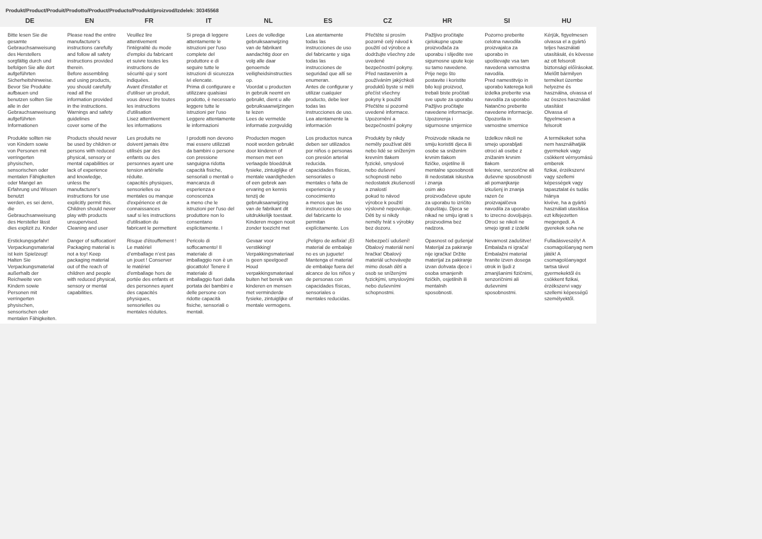Produkt/Product/Produit/Prodotto/Product/Producto/Produkt/proizvod/Izdelek: 30345568
| DE | EN | FR | IT | NL | ES | CZ | HR | SI | HU |
| --- | --- | --- | --- | --- | --- | --- | --- | --- | --- |
| Bitte lesen Sie die gesamte Gebrauchsanweisung des Herstellers sorgfältig durch und befolgen Sie alle dort aufgeführten Sicherheitshinweise. Bevor Sie Produkte aufbauen und benutzen sollten Sie alle in der Gebrauchsanweisung aufgeführten Informationen | Please read the entire manufacturer's instructions carefully and follow all safety instructions provided therein. Before assembling and using products, you should carefully read all the information provided in the instructions. Warnings and safety guidelines cover some of the | Veuillez lire attentivement l'intégralité du mode d'emploi du fabricant et suivre toutes les instructions de sécurité qui y sont indiquées. Avant d'installer et d'utiliser un produit, vous devez lire toutes les instructions d'utilisation Lisez attentivement les informations | Si prega di leggere attentamente le istruzioni per l'uso complete del produttore e di seguire tutte le istruzioni di sicurezza ivi elencate. Prima di configurare e utilizzare qualsiasi prodotto, è necessario leggere tutte le istruzioni per l'uso Leggere attentamente le informazioni | Lees de volledige gebruiksaanwijzing van de fabrikant aandachtig door en volg alle daar genoemde veiligheidsinstructies op. Voordat u producten in gebruik neemt en gebruikt, dient u alle gebruiksaanwijzingen te lezen Lees de vermelde informatie zorgvuldig | Lea atentamente todas las instrucciones de uso del fabricante y siga todas las instrucciones de seguridad que allí se enumeran. Antes de configurar y utilizar cualquier producto, debe leer todas las instrucciones de uso. Lea atentamente la información | Přečtěte si prosím pozorně celý návod k použití od výrobce a dodržujte všechny zde uvedené bezpečnostní pokyny. Před nastavením a používáním jakýchkoli produktů byste si měli přečíst všechny pokyny k použití Přečtěte si pozorně uvedené informace. Upozornění a bezpečnostní pokyny | Pažljivo pročitajte cjelokupne upute proizvođača za uporabu i slijedite sve sigurnosne upute koje su tamo navedene. Prije nego što postavite i koristite bilo koji proizvod, trebali biste pročitati sve upute za uporabu Pažljivo pročitajte navedene informacije. Upozorenja i sigurnosne smjernice | Pozorno preberite celotna navodila proizvajalca za uporabo in upoštevajte vsa tam navedena varnostna navodila. Pred namestitvijo in uporabo katerega koli izdelka preberite vsa navodila za uporabo Natančno preberite navedene informacije. Opozorila in varnostne smernice | Kérjük, figyelmesen olvassa el a gyártó teljes használati utasítását, és kövesse az ott felsorolt biztonsági előírásokat. Mielőtt bármilyen terméket üzembe helyezne és használna, olvassa el az összes használati utasítást Olvassa el figyelmesen a felsorolt |
| Produkte sollten nie von Kindern sowie von Personen mit verringerten physischen, sensorischen oder mentalen Fähigkeiten oder Mangel an Erfahrung und Wissen benutzt werden, es sei denn, die Gebrauchsanweisung des Hersteller lässt dies explizit zu. Kinder | Products should never be used by children or persons with reduced physical, sensory or mental capabilities or lack of experience and knowledge, unless the manufacturer's instructions for use explicitly permit this. Children should never play with products unsupervised. Cleaning and user | Les produits ne doivent jamais être utilisés par des enfants ou des personnes ayant une tension artérielle réduite. capacités physiques, sensorielles ou mentales ou manque d'expérience et de connaissances sauf si les instructions d'utilisation du fabricant le permettent | I prodotti non devono mai essere utilizzati da bambini o persone con pressione sanguigna ridotta capacità fisiche, sensoriali o mentali o mancanza di esperienza e conoscenza a meno che le istruzioni per l'uso del produttore non lo consentano esplicitamente. I | Producten mogen nooit worden gebruikt door kinderen of mensen met een verlaagde bloeddruk fysieke, zintuiglijke of mentale vaardigheden of een gebrek aan ervaring en kennis tenzij de gebruiksaanwijzing van de fabrikant dit uitdrukkelijk toestaat. Kinderen mogen nooit zonder toezicht met | Los productos nunca deben ser utilizados por niños o personas con presión arterial reducida. capacidades físicas, sensoriales o mentales o falta de experiencia y conocimiento a menos que las instrucciones de uso del fabricante lo permitan explícitamente. Los | Produkty by nikdy neměly používat děti nebo lidé se sníženým krevním tlakem fyzické, smyslové nebo duševní schopnosti nebo nedostatek zkušeností a znalostí pokud to návod výrobce k použití výslovně nepovoluje. Děti by si nikdy neměly hrát s výrobky bez dozoru. | Proizvode nikada ne smiju koristiti djeca ili osobe sa sniženim krvnim tlakom fizičke, osjetilne ili mentalne sposobnosti ili nedostatak iskustva i znanja osim ako proizvođačeve upute za uporabu to izričito dopuštaju. Djeca se nikad ne smiju igrati s proizvodima bez nadzora. | Izdelkov nikoli ne smejo uporabljati otroci ali osebe z znižanim krvnim tlakom telesne, senzorične ali duševne sposobnosti ali pomanjkanje izkušenj in znanja razen če proizvajalčeva navodila za uporabo to izrecno dovoljujejo. Otroci se nikoli ne smejo igrati z izdelki | A termékeket soha nem használhatják gyermekek vagy csökkent vérnyomású emberek fizikai, érzékszervi vagy szellemi képességek vagy tapasztalat és tudás hiánya kivéve, ha a gyártó használati utasítása ezt kifejezetten megengedi. A gyerekek soha ne |
| Erstickungsgefahr! Verpackungsmaterial ist kein Spielzeug! Halten Sie Verpackungsmaterial außerhalb der Reichweite von Kindern sowie Personen mit verringerten physischen, sensorischen oder mentalen Fähigkeiten. | Danger of suffocation! Packaging material is not a toy! Keep packaging material out of the reach of children and people with reduced physical, sensory or mental capabilities. | Risque d'étouffement ! Le matériel d’emballage n’est pas un jouet ! Conserver le matériel d'emballage hors de portée des enfants et des personnes ayant des capacités physiques, sensorielles ou mentales réduites. | Pericolo di soffocamento! Il materiale di imballaggio non è un giocattolo! Tenere il materiale di imballaggio fuori dalla portata dei bambini e delle persone con ridotte capacità fisiche, sensoriali o mentali. | Gevaar voor verstikking! Verpakkingsmateriaal is geen speelgoed! Houd verpakkingsmateriaal buiten het bereik van kinderen en mensen met verminderde fysieke, zintuiglijke of mentale vermogens. | ¡Peligro de asfixia! ¡El material de embalaje no es un juguete! Mantenga el material de embalaje fuera del alcance de los niños y de personas con capacidades físicas, sensoriales o mentales reducidas. | Nebezpečí udušení! Obalový materiál není hračka! Obalový materiál uchovávejte mimo dosah dětí a osob se sníženými fyzickými, smyslovými nebo duševními schopnostmi. | Opasnost od gušenja! Materijal za pakiranje nije igračka! Držite materijal za pakiranje izvan dohvata djece i osoba smanjenih fizičkih, osjetilnih ili mentalnih sposobnosti. | Nevarnost zadušitve! Embalaža ni igrača! Embalažni material hranite izven dosega otrok in ljudi z zmanjšanimi fizičnimi, senzoričnimi ali duševnimi sposobnostmi. | Fulladásveszély! A csomagolóanyag nem játék! A csomagolóanyagot tartsa távol gyermekektől és csökkent fizikai, érzékszervi vagy szellemi képességű személyektől. |